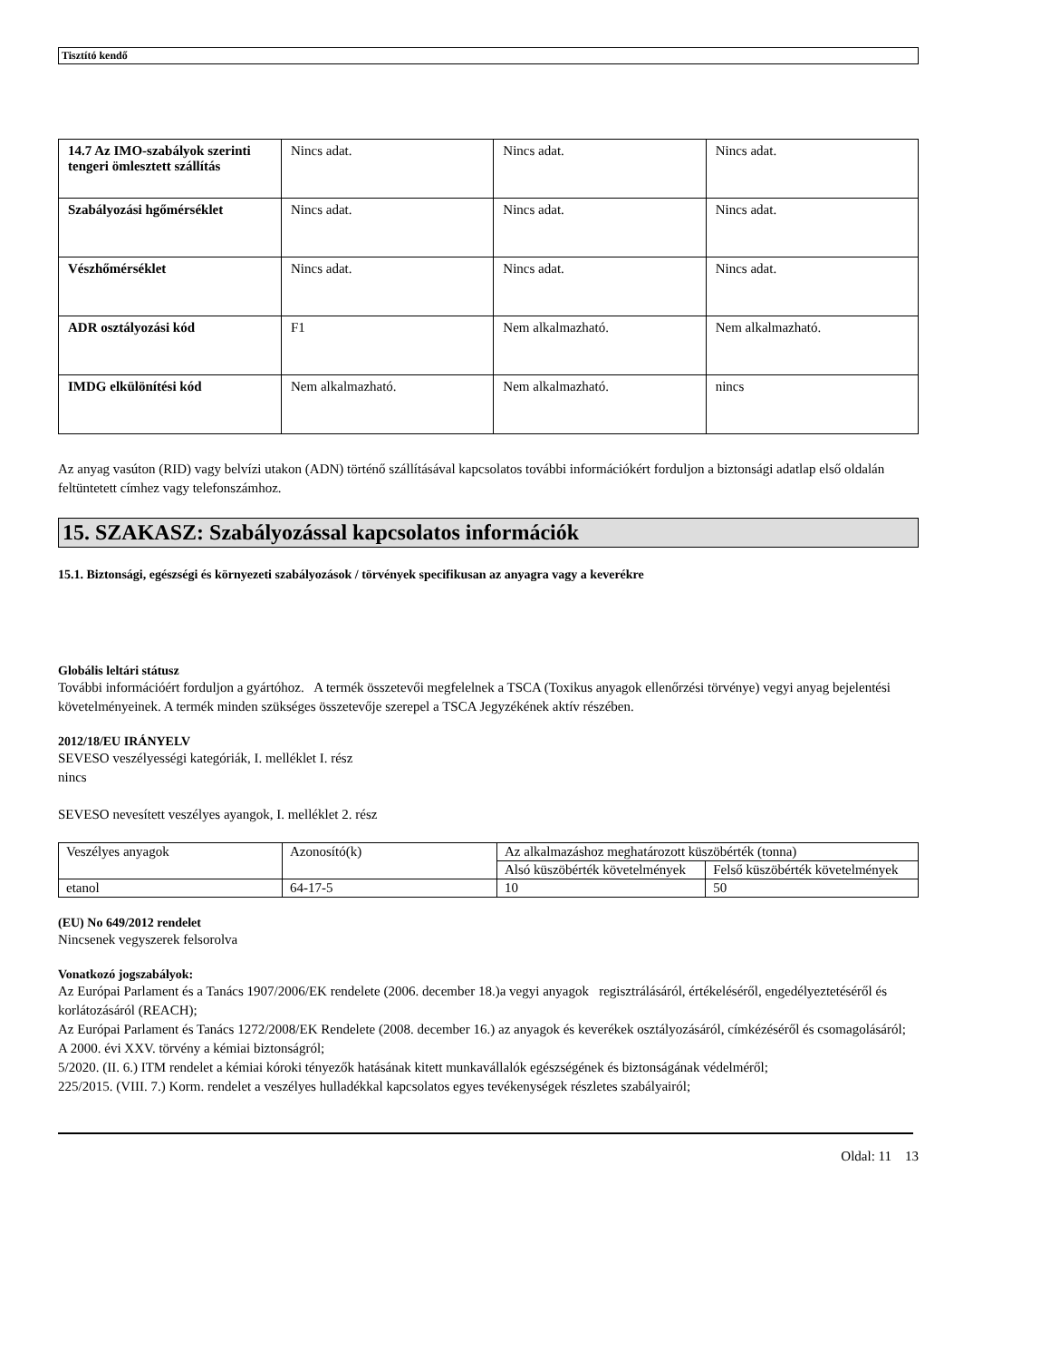Tisztító kendő
| 14.7 Az IMO-szabályok szerinti tengeri ömlesztett szállítás | Nincs adat. | Nincs adat. | Nincs adat. |
| Szabályozási hgőmérséklet | Nincs adat. | Nincs adat. | Nincs adat. |
| Vészhőmérséklet | Nincs adat. | Nincs adat. | Nincs adat. |
| ADR osztályozási kód | F1 | Nem alkalmazható. | Nem alkalmazható. |
| IMDG elkülönítési kód | Nem alkalmazható. | Nem alkalmazható. | nincs |
Az anyag vasúton (RID) vagy belvízi utakon (ADN) történő szállításával kapcsolatos további információkért forduljon a biztonsági adatlap első oldalán feltüntetett címhez vagy telefonszámhoz.
15. SZAKASZ: Szabályozással kapcsolatos információk
15.1. Biztonsági, egészségi és környezeti szabályozások / törvények specifikusan az anyagra vagy a keverékre
Globális leltári státusz
További információért forduljon a gyártóhoz. A termék összetevői megfelelnek a TSCA (Toxikus anyagok ellenőrzési törvénye) vegyi anyag bejelentési követelményeinek. A termék minden szükséges összetevője szerepel a TSCA Jegyzékének aktív részében.
2012/18/EU IRÁNYELV
SEVESO veszélyességi kategóriák, I. melléklet I. rész
nincs
SEVESO nevesített veszélyes ayangok, I. melléklet 2. rész
| Veszélyes anyagok | Azonosító(k) | Az alkalmazáshoz meghatározott küszöbérték (tonna) | |
| | | Alsó küszöbérték követelmények | Felső küszöbérték követelmények |
| etanol | 64-17-5 | 10 | 50 |
(EU) No 649/2012 rendelet
Nincsenek vegyszerek felsorolva
Vonatkozó jogszabályok:
Az Európai Parlament és a Tanács 1907/2006/EK rendelete (2006. december 18.)a vegyi anyagok regisztrálásáról, értékeléséről, engedélyeztetéséről és korlátozásáról (REACH);
Az Európai Parlament és Tanács 1272/2008/EK Rendelete (2008. december 16.) az anyagok és keverékek osztályozásáról, címkézéséről és csomagolásáról;
A 2000. évi XXV. törvény a kémiai biztonságról;
5/2020. (II. 6.) ITM rendelet a kémiai kóroki tényezők hatásának kitett munkavállalók egészségének és biztonságának védelméről;
225/2015. (VIII. 7.) Korm. rendelet a veszélyes hulladékkal kapcsolatos egyes tevékenységek részletes szabályairól;
Oldal: 11 13